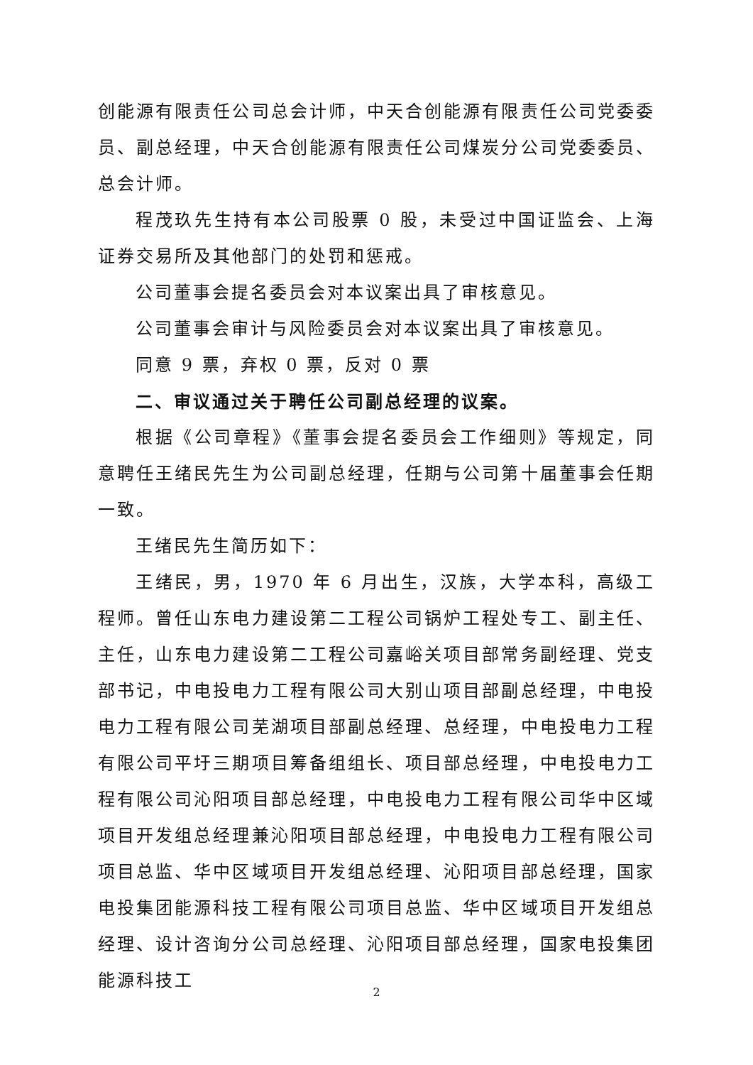创能源有限责任公司总会计师，中天合创能源有限责任公司党委委员、副总经理，中天合创能源有限责任公司煤炭分公司党委委员、总会计师。
程茂玖先生持有本公司股票 0 股，未受过中国证监会、上海证券交易所及其他部门的处罚和惩戒。
公司董事会提名委员会对本议案出具了审核意见。
公司董事会审计与风险委员会对本议案出具了审核意见。
同意 9 票，弃权 0 票，反对 0 票
二、审议通过关于聘任公司副总经理的议案。
根据《公司章程》《董事会提名委员会工作细则》等规定，同意聘任王绪民先生为公司副总经理，任期与公司第十届董事会任期一致。
王绪民先生简历如下：
王绪民，男，1970 年 6 月出生，汉族，大学本科，高级工程师。曾任山东电力建设第二工程公司锅炉工程处专工、副主任、主任，山东电力建设第二工程公司嘉峪关项目部常务副经理、党支部书记，中电投电力工程有限公司大别山项目部副总经理，中电投电力工程有限公司芜湖项目部副总经理、总经理，中电投电力工程有限公司平圩三期项目筹备组组长、项目部总经理，中电投电力工程有限公司沁阳项目部总经理，中电投电力工程有限公司华中区域项目开发组总经理兼沁阳项目部总经理，中电投电力工程有限公司项目总监、华中区域项目开发组总经理、沁阳项目部总经理，国家电投集团能源科技工程有限公司项目总监、华中区域项目开发组总经理、设计咨询分公司总经理、沁阳项目部总经理，国家电投集团能源科技工
2